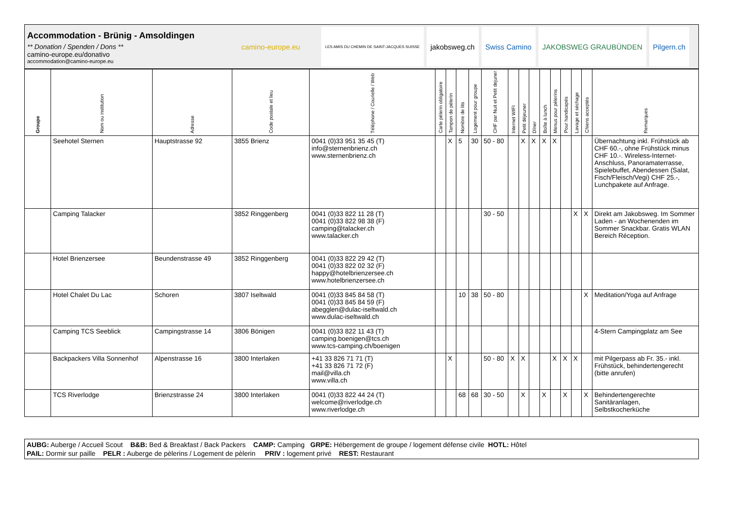Accommodation - Brünig - Amsoldingen
** Donation / Spenden / Dons **
camino-europe.eu/donativo
accommodation@camino-europe.eu
camino-europe.eu
LES AMIS DU CHEMIN DE SAINT-JACQUES SUISSE
jakobsweg.ch Swiss Camino JAKOBSWEG GRAUBÜNDEN Pilgern.ch
| Groupe | Nom ou institution | Adresse | Code postale et lieu | Téléphone / Courielle / Web | Carte pèlerin obligatoire | Tampon de pèlerin | Nombre de lits | Logement pour groupe | CHF par Nuit et Petit dejuner | Internet WIFI | Petit déjeuner | Dîner | Boîte à lunch | Menus pour pèlerins | Pour handicapés | Lavage et séchage | Chiens acceptés | Remarques |
| --- | --- | --- | --- | --- | --- | --- | --- | --- | --- | --- | --- | --- | --- | --- | --- | --- | --- | --- |
| | Seehotel Sternen | Hauptstrasse 92 | 3855 Brienz | 0041 (0)33 951 35 45 (T) info@sternenbrienz.ch www.sternenbrienz.ch | | X | 5 | 30 | 50 - 80 | | X | X | X | X | | | | Übernachtung inkl. Frühstück ab CHF 60.-, ohne Frühstück minus CHF 10.-. Wireless-Internet-Anschluss, Panoramaterrasse, Spielebuffet, Abendessen (Salat, Fisch/Fleisch/Vegi) CHF 25.-, Lunchpakete auf Anfrage. |
| | Camping Talacker | | 3852 Ringgenberg | 0041 (0)33 822 11 28 (T) 0041 (0)33 822 98 38 (F) camping@talacker.ch www.talacker.ch | | | | | 30 - 50 | | | | | | | X | X | Direkt am Jakobsweg. Im Sommer Laden - an Wochenenden im Sommer Snackbar. Gratis WLAN Bereich Réception. |
| | Hotel Brienzersee | Beundenstrasse 49 | 3852 Ringgenberg | 0041 (0)33 822 29 42 (T) 0041 (0)33 822 02 32 (F) happy@hotelbrienzersee.ch www.hotelbrienzersee.ch | | | | | | | | | | | | | | |
| | Hotel Chalet Du Lac | Schoren | 3807 Iseltwald | 0041 (0)33 845 84 58 (T) 0041 (0)33 845 84 59 (F) abegglen@dulac-iseltwald.ch www.dulac-iseltwald.ch | | | 10 | 38 | 50 - 80 | | | | | | | | X | Meditation/Yoga auf Anfrage |
| | Camping TCS Seeblick | Campingstrasse 14 | 3806 Bönigen | 0041 (0)33 822 11 43 (T) camping.boenigen@tcs.ch www.tcs-camping.ch/boenigen | | | | | | | | | | | | | | 4-Stern Campingplatz am See |
| | Backpackers Villa Sonnenhof | Alpenstrasse 16 | 3800 Interlaken | +41 33 826 71 71 (T) +41 33 826 71 72 (F) mail@villa.ch www.villa.ch | | X | | | 50 - 80 | X | X | | | X | X | X | | mit Pilgerpass ab Fr. 35.- inkl. Frühstück, behindertengerecht (bitte anrufen) |
| | TCS Riverlodge | Brienzstrasse 24 | 3800 Interlaken | 0041 (0)33 822 44 24 (T) welcome@riverlodge.ch www.riverlodge.ch | | | 68 | 68 | 30 - 50 | | X | | X | | X | | X | Behindertengerechte Sanitäranlagen, Selbstkocherküche |
AUBG: Auberge / Accueil Scout B&B: Bed & Breakfast / Back Packers CAMP: Camping GRPE: Hébergement de groupe / logement défense civile HOTL: Hôtel
PAIL: Dormir sur paille PELR : Auberge de pèlerins / Logement de pèlerin PRIV : logement privé REST: Restaurant